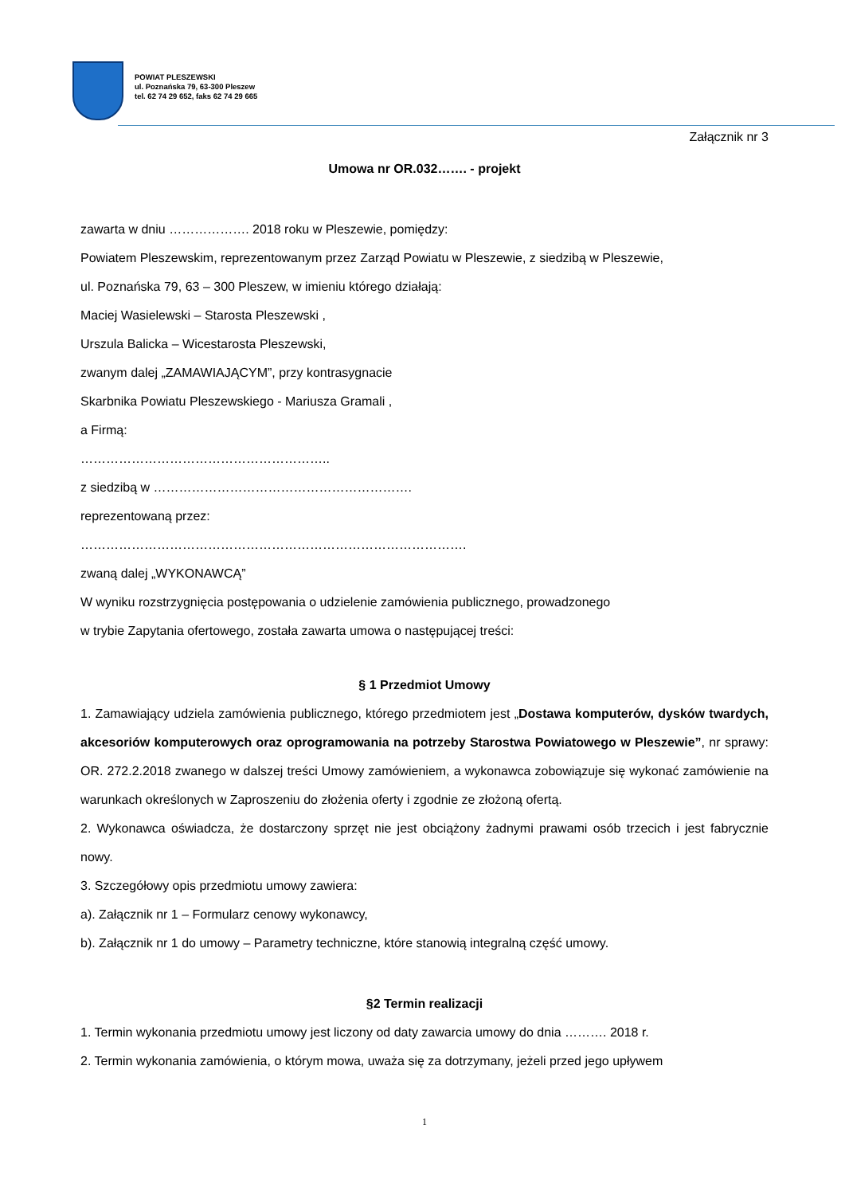POWIAT PLESZEWSKI
ul. Poznańska 79, 63-300 Pleszew
tel. 62 74 29 652, faks 62 74 29 665
Załącznik nr 3
Umowa nr OR.032……. - projekt
zawarta w dniu ………………. 2018 roku w Pleszewie, pomiędzy:
Powiatem Pleszewskim, reprezentowanym przez Zarząd Powiatu w Pleszewie, z siedzibą w Pleszewie,
ul. Poznańska 79, 63 – 300 Pleszew, w imieniu którego działają:
Maciej Wasielewski – Starosta Pleszewski ,
Urszula Balicka – Wicestarosta Pleszewski,
zwanym dalej „ZAMAWIAJĄCYM”, przy kontrasygnacie
Skarbnika Powiatu Pleszewskiego - Mariusza Gramali ,
a Firmą:
…………………………………………………..
z siedzibą w …………………………………………………….
reprezentowaną przez:
……………………………………………………………………………….
zwaną dalej „WYKONAWCĄ”
W wyniku rozstrzygnięcia postępowania o udzielenie zamówienia publicznego, prowadzonego
w trybie Zapytania ofertowego, została zawarta umowa o następującej treści:
§ 1 Przedmiot Umowy
1. Zamawiający udziela zamówienia publicznego, którego przedmiotem jest „Dostawa komputerów, dysków twardych, akcesoriów komputerowych oraz oprogramowania na potrzeby Starostwa Powiatowego w Pleszewie”, nr sprawy: OR. 272.2.2018 zwanego w dalszej treści Umowy zamówieniem, a wykonawca zobowiązuje się wykonać zamówienie na warunkach określonych w Zaproszeniu do złożenia oferty i zgodnie ze złożoną ofertą.
2. Wykonawca oświadcza, że dostarczony sprzęt nie jest obciążony żadnymi prawami osób trzecich i jest fabrycznie nowy.
3. Szczegółowy opis przedmiotu umowy zawiera:
a). Załącznik nr 1 – Formularz cenowy wykonawcy,
b). Załącznik nr 1 do umowy – Parametry techniczne, które stanowią integralną część umowy.
§2 Termin realizacji
1. Termin wykonania przedmiotu umowy jest liczony od daty zawarcia umowy do dnia ………. 2018 r.
2. Termin wykonania zamówienia, o którym mowa, uważa się za dotrzymany, jeżeli przed jego upływem
1